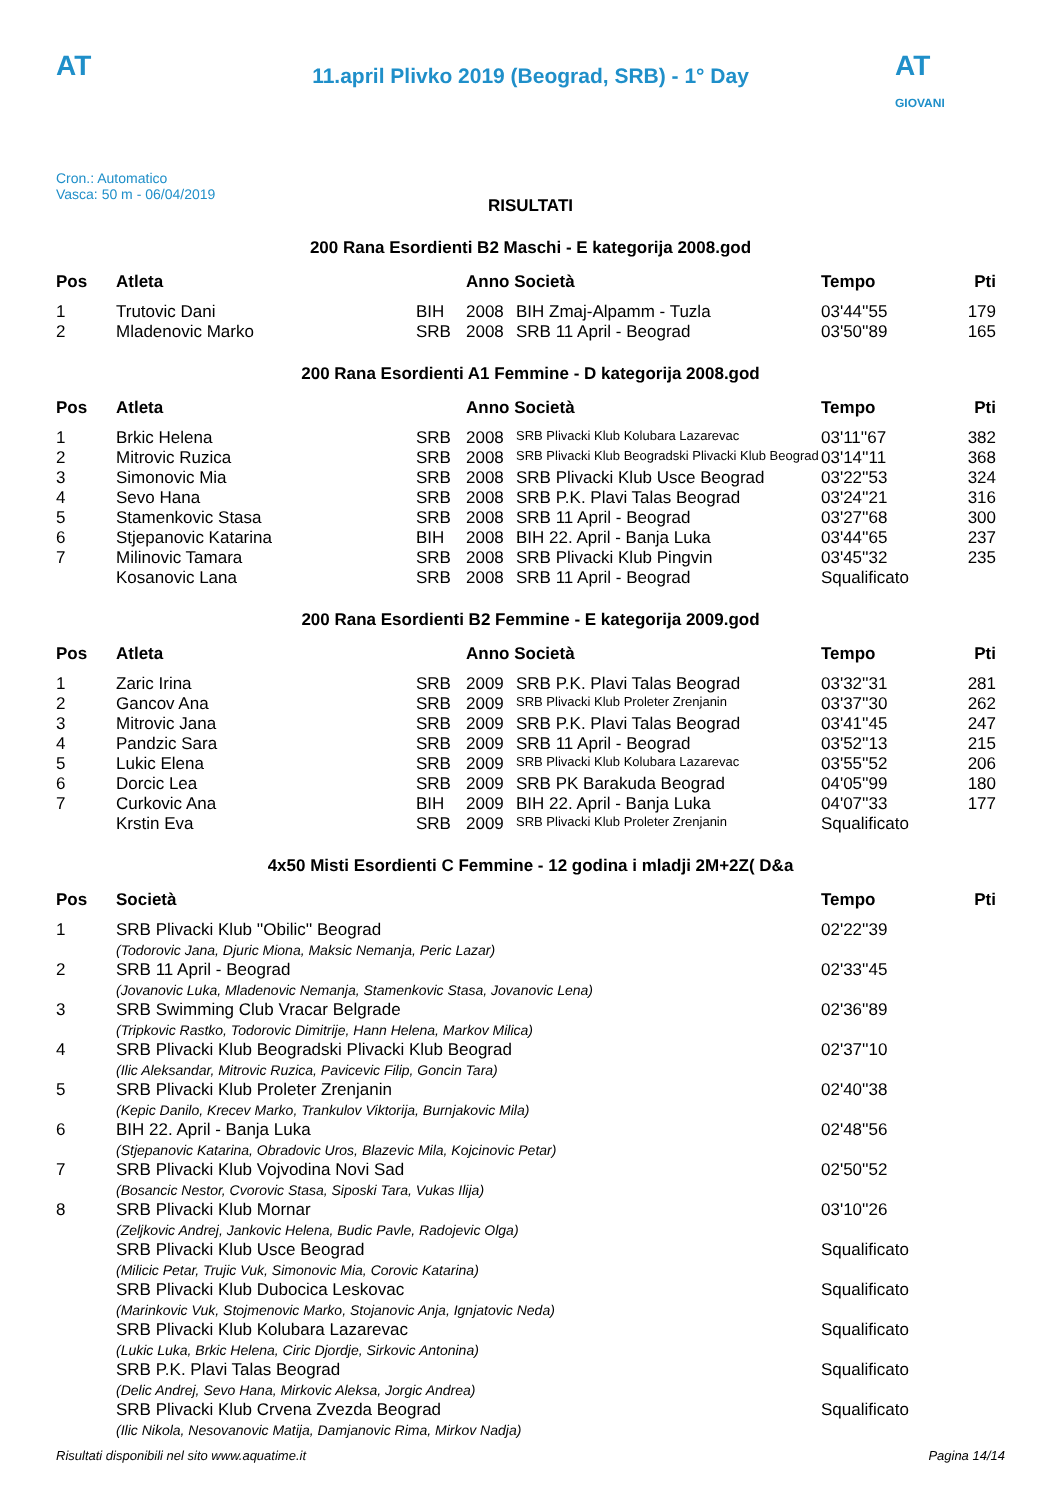AT
11.april Plivko 2019 (Beograd, SRB) - 1° Day
AT
GIOVANI
Cron.: Automatico
Vasca: 50 m - 06/04/2019
RISULTATI
200 Rana Esordienti B2 Maschi - E kategorija 2008.god
| Pos | Atleta | | Anno Società | | Tempo | Pti |
| --- | --- | --- | --- | --- | --- | --- |
| 1 | Trutovic Dani | BIH | 2008 | BIH Zmaj-Alpamm - Tuzla | 03'44''55 | 179 |
| 2 | Mladenovic Marko | SRB | 2008 | SRB 11 April - Beograd | 03'50''89 | 165 |
200 Rana Esordienti A1 Femmine - D kategorija 2008.god
| Pos | Atleta | | Anno Società | | Tempo | Pti |
| --- | --- | --- | --- | --- | --- | --- |
| 1 | Brkic Helena | SRB | 2008 | SRB Plivacki Klub Kolubara Lazarevac | 03'11''67 | 382 |
| 2 | Mitrovic Ruzica | SRB | 2008 | SRB Plivacki Klub Beogradski Plivacki Klub Beograd | 03'14''11 | 368 |
| 3 | Simonovic Mia | SRB | 2008 | SRB Plivacki Klub Usce Beograd | 03'22''53 | 324 |
| 4 | Sevo Hana | SRB | 2008 | SRB P.K. Plavi Talas Beograd | 03'24''21 | 316 |
| 5 | Stamenkovic Stasa | SRB | 2008 | SRB 11 April - Beograd | 03'27''68 | 300 |
| 6 | Stjepanovic Katarina | BIH | 2008 | BIH 22. April - Banja Luka | 03'44''65 | 237 |
| 7 | Milinovic Tamara | SRB | 2008 | SRB Plivacki Klub Pingvin | 03'45''32 | 235 |
| | Kosanovic Lana | SRB | 2008 | SRB 11 April - Beograd | Squalificato | |
200 Rana Esordienti B2 Femmine - E kategorija 2009.god
| Pos | Atleta | | Anno Società | | Tempo | Pti |
| --- | --- | --- | --- | --- | --- | --- |
| 1 | Zaric Irina | SRB | 2009 | SRB P.K. Plavi Talas Beograd | 03'32''31 | 281 |
| 2 | Gancov Ana | SRB | 2009 | SRB Plivacki Klub Proleter Zrenjanin | 03'37''30 | 262 |
| 3 | Mitrovic Jana | SRB | 2009 | SRB P.K. Plavi Talas Beograd | 03'41''45 | 247 |
| 4 | Pandzic Sara | SRB | 2009 | SRB 11 April - Beograd | 03'52''13 | 215 |
| 5 | Lukic Elena | SRB | 2009 | SRB Plivacki Klub Kolubara Lazarevac | 03'55''52 | 206 |
| 6 | Dorcic Lea | SRB | 2009 | SRB PK Barakuda Beograd | 04'05''99 | 180 |
| 7 | Curkovic Ana | BIH | 2009 | BIH 22. April - Banja Luka | 04'07''33 | 177 |
| | Krstin Eva | SRB | 2009 | SRB Plivacki Klub Proleter Zrenjanin | Squalificato | |
4x50 Misti Esordienti C Femmine - 12 godina i mladji 2M+2Z( D&a
| Pos | Società | Tempo | Pti |
| --- | --- | --- | --- |
| 1 | SRB Plivacki Klub ''Obilic'' Beograd (Todorovic Jana, Djuric Miona, Maksic Nemanja, Peric Lazar) | 02'22''39 | |
| 2 | SRB 11 April - Beograd (Jovanovic Luka, Mladenovic Nemanja, Stamenkovic Stasa, Jovanovic Lena) | 02'33''45 | |
| 3 | SRB Swimming Club Vracar Belgrade (Tripkovic Rastko, Todorovic Dimitrije, Hann Helena, Markov Milica) | 02'36''89 | |
| 4 | SRB Plivacki Klub Beogradski Plivacki Klub Beograd (Ilic Aleksandar, Mitrovic Ruzica, Pavicevic Filip, Goncin Tara) | 02'37''10 | |
| 5 | SRB Plivacki Klub Proleter Zrenjanin (Kepic Danilo, Krecev Marko, Trankulov Viktorija, Burnjakovic Mila) | 02'40''38 | |
| 6 | BIH 22. April - Banja Luka (Stjepanovic Katarina, Obradovic Uros, Blazevic Mila, Kojcinovic Petar) | 02'48''56 | |
| 7 | SRB Plivacki Klub Vojvodina Novi Sad (Bosancic Nestor, Cvorovic Stasa, Siposki Tara, Vukas Ilija) | 02'50''52 | |
| 8 | SRB Plivacki Klub Mornar (Zeljkovic Andrej, Jankovic Helena, Budic Pavle, Radojevic Olga) | 03'10''26 | |
| | SRB Plivacki Klub Usce Beograd (Milicic Petar, Trujic Vuk, Simonovic Mia, Corovic Katarina) | Squalificato | |
| | SRB Plivacki Klub Dubocica Leskovac (Marinkovic Vuk, Stojmenovic Marko, Stojanovic Anja, Ignjatovic Neda) | Squalificato | |
| | SRB Plivacki Klub Kolubara Lazarevac (Lukic Luka, Brkic Helena, Ciric Djordje, Sirkovic Antonina) | Squalificato | |
| | SRB P.K. Plavi Talas Beograd (Delic Andrej, Sevo Hana, Mirkovic Aleksa, Jorgic Andrea) | Squalificato | |
| | SRB Plivacki Klub Crvena Zvezda Beograd (Ilic Nikola, Nesovanovic Matija, Damjanovic Rima, Mirkov Nadja) | Squalificato | |
Risultati disponibili nel sito www.aquatime.it Pagina 14/14